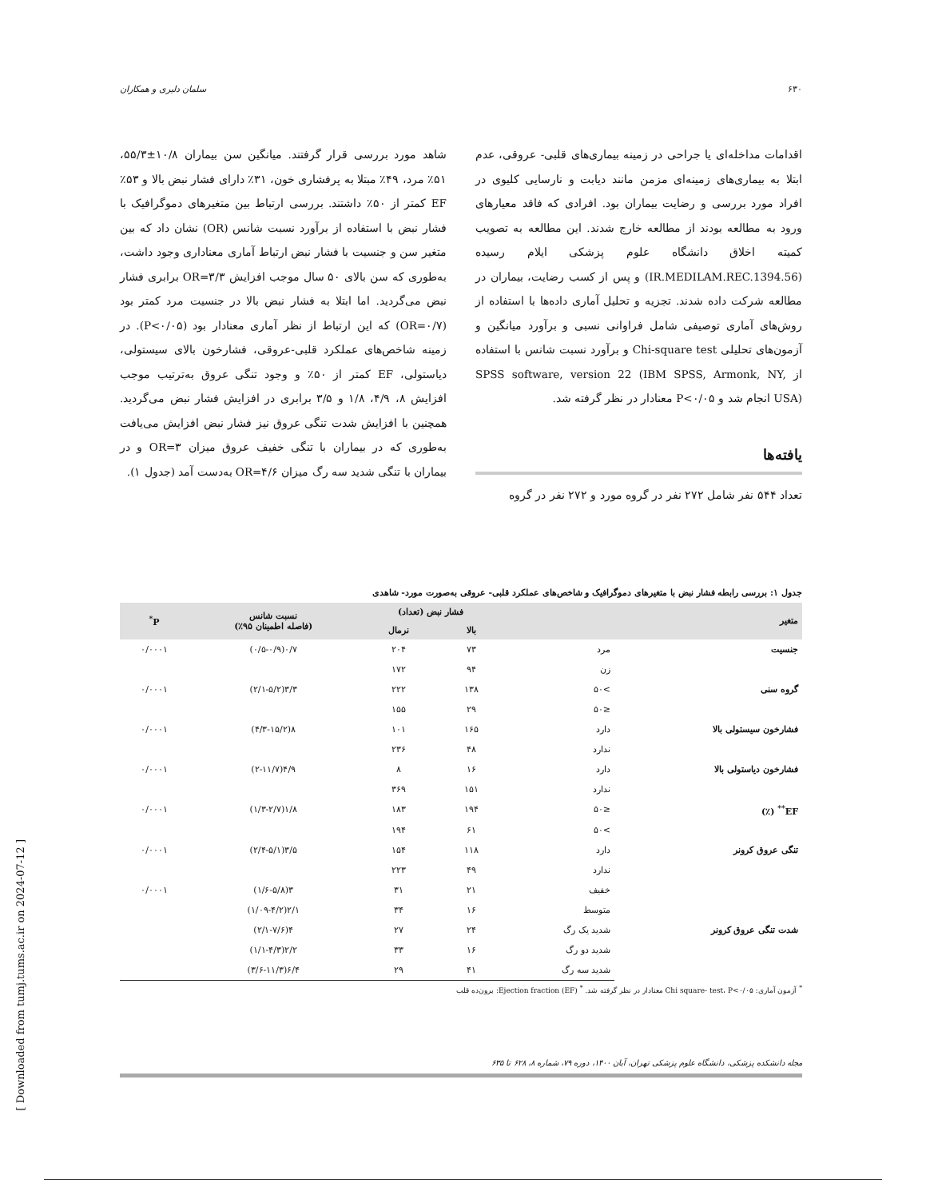۶۳۰ سلمان دلیری و همکاران
اقدامات مداخله‌ای یا جراحی در زمینه بیماری‌های قلبی- عروقی، عدم ابتلا به بیماری‌های زمینه‌ای مزمن مانند دیابت و نارسایی کلیوی در افراد مورد بررسی و رضایت بیماران بود. افرادی که فاقد معیارهای ورود به مطالعه بودند از مطالعه خارج شدند. این مطالعه به تصویب کمیته اخلاق دانشگاه علوم پزشکی ایلام رسیده (IR.MEDILAM.REC.1394.56) و پس از کسب رضایت، بیماران در مطالعه شرکت داده شدند. تجزیه و تحلیل آماری داده‌ها با استفاده از روش‌های آماری توصیفی شامل فراوانی نسبی و برآورد میانگین و آزمون‌های تحلیلی Chi-square test و برآورد نسبت شانس با استفاده از SPSS software, version 22 (IBM SPSS, Armonk, NY, USA) انجام شد و P<۰/۰۵ معنادار در نظر گرفته شد.
یافته‌ها
تعداد ۵۴۴ نفر شامل ۲۷۲ نفر در گروه مورد و ۲۷۲ نفر در گروه
شاهد مورد بررسی قرار گرفتند. میانگین سن بیماران ۱۰/۸±۵۵/۳، ۵۱٪ مرد، ۴۹٪ مبتلا به پرفشاری خون، ۳۱٪ دارای فشار نبض بالا و ۵۳٪ EF کمتر از ۵۰٪ داشتند. بررسی ارتباط بین متغیرهای دموگرافیک با فشار نبض با استفاده از برآورد نسبت شانس (OR) نشان داد که بین متغیر سن و جنسیت با فشار نبض ارتباط آماری معناداری وجود داشت، به‌طوری که سن بالای ۵۰ سال موجب افزایش OR=۳/۳ برابری فشار نبض می‌گردید. اما ابتلا به فشار نبض بالا در جنسیت مرد کمتر بود (OR=۰/۷) که این ارتباط از نظر آماری معنادار بود (P<۰/۰۵). در زمینه شاخص‌های عملکرد قلبی-عروقی، فشارخون بالای سیستولی، دیاستولی، EF کمتر از ۵۰٪ و وجود تنگی عروق به‌ترتیب موجب افزایش ۸، ۴/۹، ۱/۸ و ۳/۵ برابری در افزایش فشار نبض می‌گردید. همچنین با افزایش شدت تنگی عروق نیز فشار نبض افزایش می‌یافت به‌طوری که در بیماران با تنگی خفیف عروق میزان OR=۳ و در بیماران با تنگی شدید سه رگ میزان OR=۴/۶ به‌دست آمد (جدول ۱).
جدول ۱: بررسی رابطه فشار نبض با متغیرهای دموگرافیک و شاخص‌های عملکرد قلبی- عروقی به‌صورت مورد- شاهدی
| متغیر | | فشار نبض (تعداد) | | نسبت شانس (فاصله اطمینان ۹۵٪) | P<sup>*</sup> |
| --- | --- | --- | --- | --- | --- |
| | | بالا | نرمال | | |
| جنسیت | مرد | ۷۳ | ۲۰۴ | ۰/۷(۰/۵-۰/۹) | ۰/۰۰۰۱ |
| | زن | ۹۴ | ۱۷۲ | | |
| گروه سنی | >۵۰ | ۱۳۸ | ۲۲۲ | ۳/۳(۲/۱-۵/۲) | ۰/۰۰۰۱ |
| | ≤۵۰ | ۲۹ | ۱۵۵ | | |
| فشارخون سیستولی بالا | دارد | ۱۶۵ | ۱۰۱ | ۸(۴/۳-۱۵/۲) | ۰/۰۰۰۱ |
| | ندارد | ۴۸ | ۲۳۶ | | |
| فشارخون دیاستولی بالا | دارد | ۱۶ | ۸ | ۴/۹(۲-۱۱/۷) | ۰/۰۰۰۱ |
| | ندارد | ۱۵۱ | ۳۶۹ | | |
| EF<sup>**</sup> (٪) | ≤۵۰ | ۱۹۴ | ۱۸۳ | ۱/۸(۱/۳-۲/۷) | ۰/۰۰۰۱ |
| | >۵۰ | ۶۱ | ۱۹۴ | | |
| تنگی عروق کرونر | دارد | ۱۱۸ | ۱۵۴ | ۳/۵(۲/۴-۵/۱) | ۰/۰۰۰۱ |
| | ندارد | ۴۹ | ۲۲۳ | | |
| شدت تنگی عروق کرونر | خفیف | ۲۱ | ۳۱ | ۳(۱/۶-۵/۸) | ۰/۰۰۰۱ |
| | متوسط | ۱۶ | ۳۴ | ۲/۱(۱/۰۹-۴/۲) | |
| | شدید یک رگ | ۲۴ | ۲۷ | ۴(۲/۱-۷/۶) | |
| | شدید دو رگ | ۱۶ | ۳۳ | ۲/۲(۱/۱-۴/۳) | |
| | شدید سه رگ | ۴۱ | ۲۹ | ۶/۴(۳/۶-۱۱/۳) | |
<sup>*</sup> آزمون آماری: Chi square- test، P<۰/۰۵ معنادار در نظر گرفته شد. <sup>*</sup> Ejection fraction (EF): برون‌ده قلب
مجله دانشکده پزشکی، دانشگاه علوم پزشکی تهران، آبان ۱۴۰۰، دوره ۷۹، شماره ۸، ۶۲۸ تا ۶۳۵
[ Downloaded from tumj.tums.ac.ir on 2024-07-12 ]